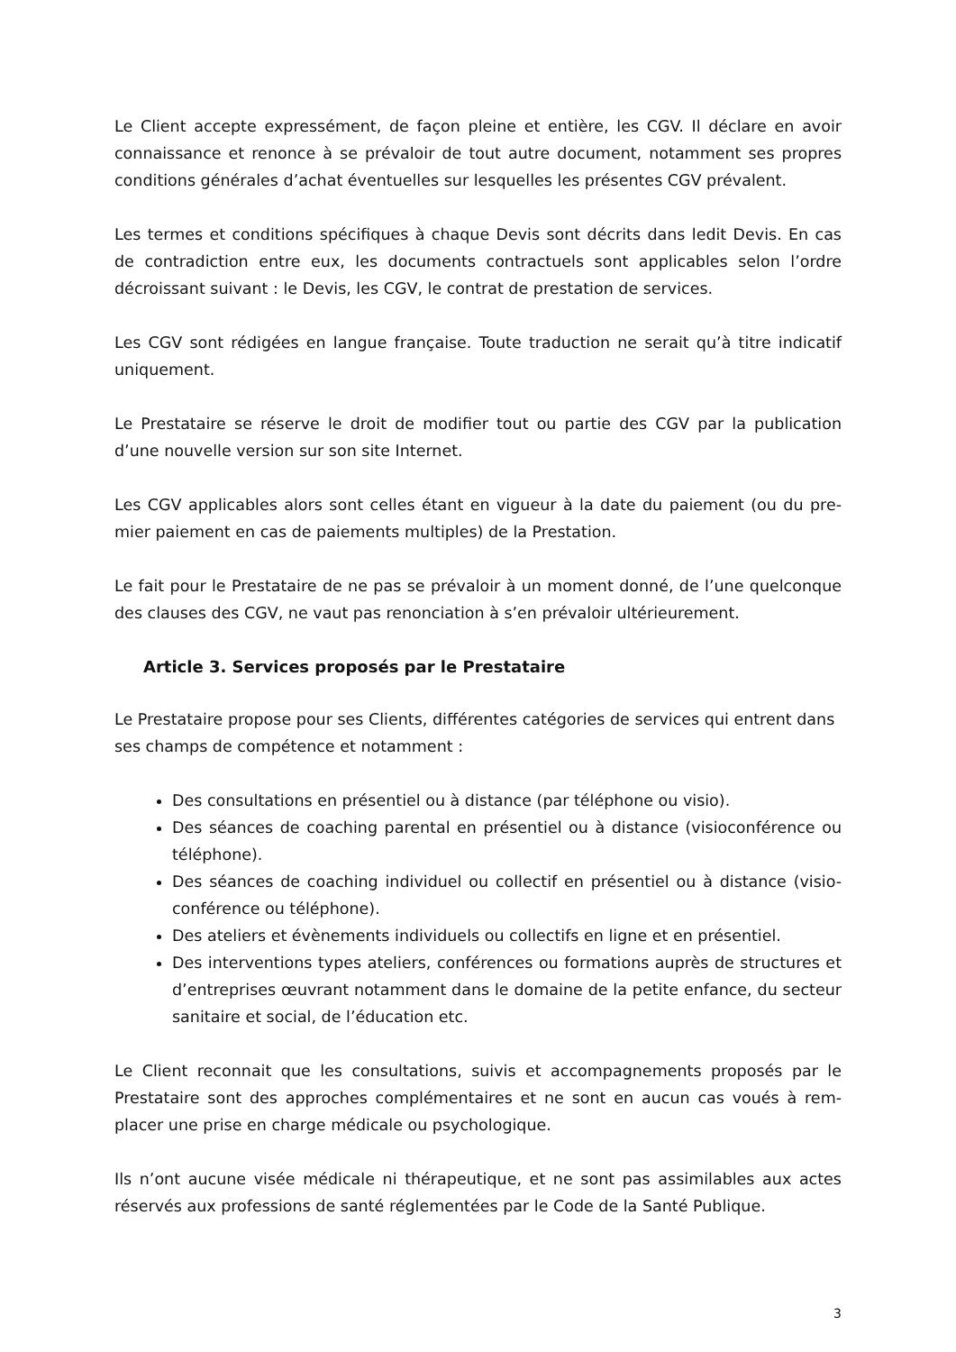Le Client accepte expressément, de façon pleine et entière, les CGV. Il déclare en avoir connaissance et renonce à se prévaloir de tout autre document, notamment ses propres conditions générales d’achat éventuelles sur lesquelles les présentes CGV prévalent.
Les termes et conditions spécifiques à chaque Devis sont décrits dans ledit Devis. En cas de contradiction entre eux, les documents contractuels sont applicables selon l’ordre décroissant suivant : le Devis, les CGV, le contrat de prestation de services.
Les CGV sont rédigées en langue française. Toute traduction ne serait qu’à titre indicatif uniquement.
Le Prestataire se réserve le droit de modifier tout ou partie des CGV par la publication d’une nouvelle version sur son site Internet.
Les CGV applicables alors sont celles étant en vigueur à la date du paiement (ou du pre-mier paiement en cas de paiements multiples) de la Prestation.
Le fait pour le Prestataire de ne pas se prévaloir à un moment donné, de l’une quelconque des clauses des CGV, ne vaut pas renonciation à s’en prévaloir ultérieurement.
Article 3. Services proposés par le Prestataire
Le Prestataire propose pour ses Clients, différentes catégories de services qui entrent dans ses champs de compétence et notamment :
Des consultations en présentiel ou à distance (par téléphone ou visio).
Des séances de coaching parental en présentiel ou à distance (visioconférence ou téléphone).
Des séances de coaching individuel ou collectif en présentiel ou à distance (visio-conférence ou téléphone).
Des ateliers et évènements individuels ou collectifs en ligne et en présentiel.
Des interventions types ateliers, conférences ou formations auprès de structures et d’entreprises œuvrant notamment dans le domaine de la petite enfance, du secteur sanitaire et social, de l’éducation etc.
Le Client reconnait que les consultations, suivis et accompagnements proposés par le Prestataire sont des approches complémentaires et ne sont en aucun cas voués à rem-placer une prise en charge médicale ou psychologique.
Ils n’ont aucune visée médicale ni thérapeutique, et ne sont pas assimilables aux actes réservés aux professions de santé réglementées par le Code de la Santé Publique.
3